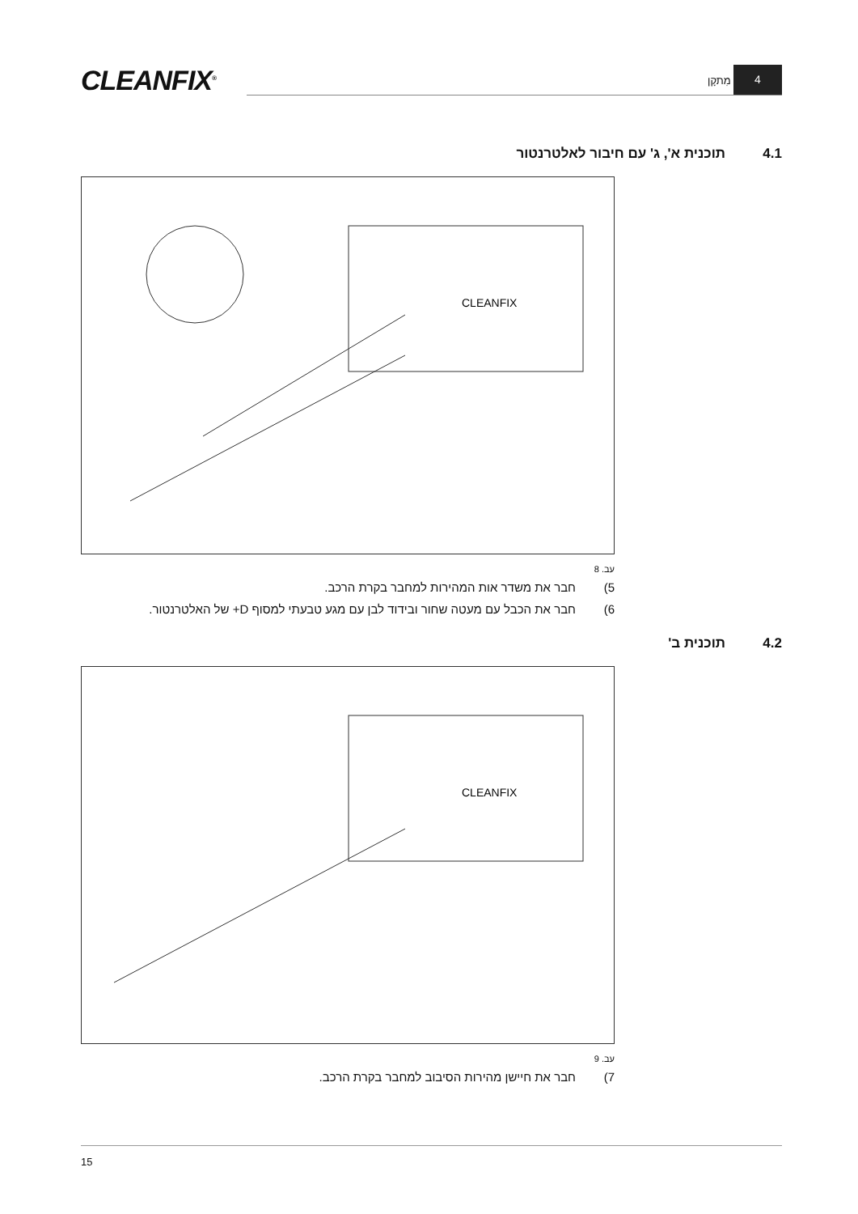CLEANFIX<sup>®</sup> מִתקָן
4
4.1 תוכנית א', ג' עם חיבור לאלטרנטור
CLEANFIX
עב. 8
5) חבר את משדר אות המהירות למחבר בקרת הרכב.
6) חבר את הכבל עם מעטה שחור ובידוד לבן עם מגע טבעתי למסוף D+ של האלטרנטור.
4.2 תוכנית ב'
CLEANFIX
עב. 9
7) חבר את חיישן מהירות הסיבוב למחבר בקרת הרכב.
15